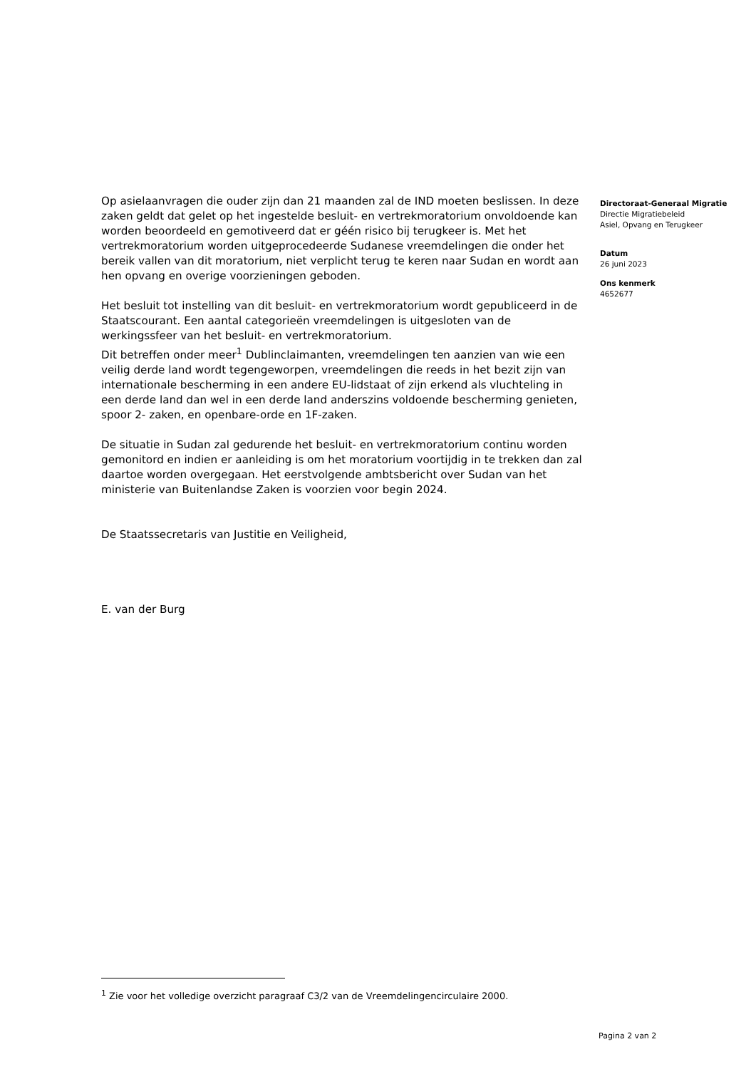Op asielaanvragen die ouder zijn dan 21 maanden zal de IND moeten beslissen. In deze zaken geldt dat gelet op het ingestelde besluit- en vertrekmoratorium onvoldoende kan worden beoordeeld en gemotiveerd dat er géén risico bij terugkeer is. Met het vertrekmoratorium worden uitgeprocedeerde Sudanese vreemdelingen die onder het bereik vallen van dit moratorium, niet verplicht terug te keren naar Sudan en wordt aan hen opvang en overige voorzieningen geboden.
Het besluit tot instelling van dit besluit- en vertrekmoratorium wordt gepubliceerd in de Staatscourant. Een aantal categorieën vreemdelingen is uitgesloten van de werkingssfeer van het besluit- en vertrekmoratorium.
Dit betreffen onder meer<sup>1</sup> Dublinclaimanten, vreemdelingen ten aanzien van wie een veilig derde land wordt tegengeworpen, vreemdelingen die reeds in het bezit zijn van internationale bescherming in een andere EU-lidstaat of zijn erkend als vluchteling in een derde land dan wel in een derde land anderszins voldoende bescherming genieten, spoor 2- zaken, en openbare-orde en 1F-zaken.
De situatie in Sudan zal gedurende het besluit- en vertrekmoratorium continu worden gemonitord en indien er aanleiding is om het moratorium voortijdig in te trekken dan zal daartoe worden overgegaan. Het eerstvolgende ambtsbericht over Sudan van het ministerie van Buitenlandse Zaken is voorzien voor begin 2024.
De Staatssecretaris van Justitie en Veiligheid,
E. van der Burg
Directoraat-Generaal Migratie
Directie Migratiebeleid
Asiel, Opvang en Terugkeer
Datum
26 juni 2023
Ons kenmerk
4652677
<sup>1</sup> Zie voor het volledige overzicht paragraaf C3/2 van de Vreemdelingencirculaire 2000.
Pagina 2 van 2